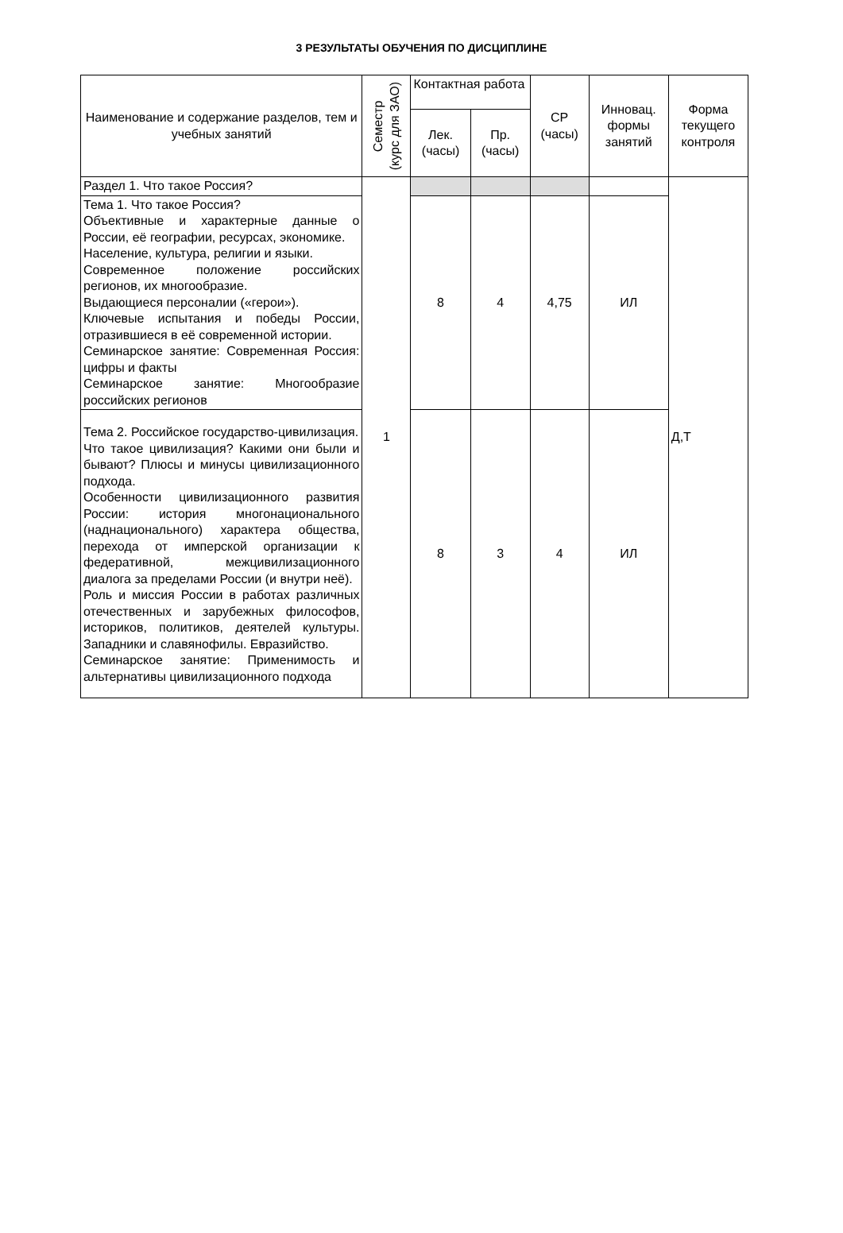3 РЕЗУЛЬТАТЫ ОБУЧЕНИЯ ПО ДИСЦИПЛИНЕ
| Наименование и содержание разделов, тем и учебных занятий | Семестр (курс для ЗАО) | Контактная работа | | СР (часы) | Инновац. формы занятий | Форма текущего контроля |
| --- | --- | --- | --- | --- | --- | --- |
| | | Лек. (часы) | Пр. (часы) | | | |
| Раздел 1. Что такое Россия? | 1 | | | | | Д,Т |
| Тема 1. Что такое Россия? Объективные и характерные данные о России, её географии, ресурсах, экономике. Население, культура, религии и языки. Современное положение российских регионов, их многообразие. Выдающиеся персоналии («герои»). Ключевые испытания и победы России, отразившиеся в её современной истории. Семинарское занятие: Современная Россия: цифры и факты Семинарское занятие: Многообразие российских регионов | | 8 | 4 | 4,75 | ИЛ | |
| Тема 2. Российское государство-цивилизация. Что такое цивилизация? Какими они были и бывают? Плюсы и минусы цивилизационного подхода. Особенности цивилизационного развития России: история многонационального (наднационального) характера общества, перехода от имперской организации к федеративной, межцивилизационного диалога за пределами России (и внутри неё). Роль и миссия России в работах различных отечественных и зарубежных философов, историков, политиков, деятелей культуры. Западники и славянофилы. Евразийство. Семинарское занятие: Применимость и альтернативы цивилизационного подхода | | 8 | 3 | 4 | ИЛ | |